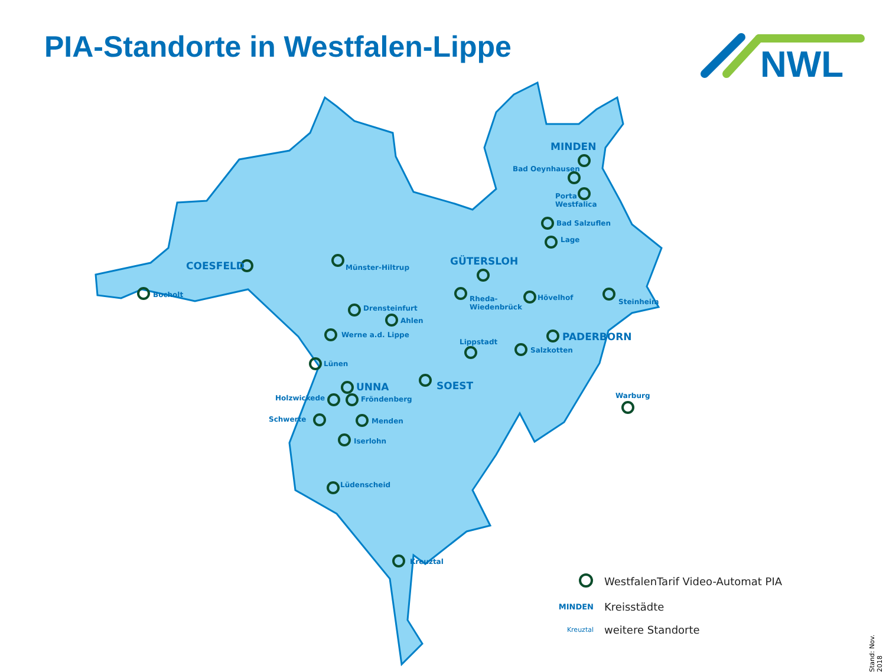PIA-Standorte in Westfalen-Lippe
NWL
COESFELD
Bocholt
Münster-Hiltrup
Drensteinfurt
Ahlen
Werne a.d. Lippe
Lünen
UNNA
Holzwickede Fröndenberg
Schwerte Menden
Iserlohn
Lüdenscheid
Kreuztal
SOEST
Lippstadt
Salzkotten
PADERBORN
GÜTERSLOH
Rheda-
Wiedenbrück
Hövelhof Steinheim
Warburg
MINDEN
Bad Oeynhausen
Porta
Westfalica
Bad Salzuflen
Lage
WestfalenTarif Video-Automat PIA
MINDEN Kreisstädte
Kreuztal weitere Standorte
Stand: Nov. 2018